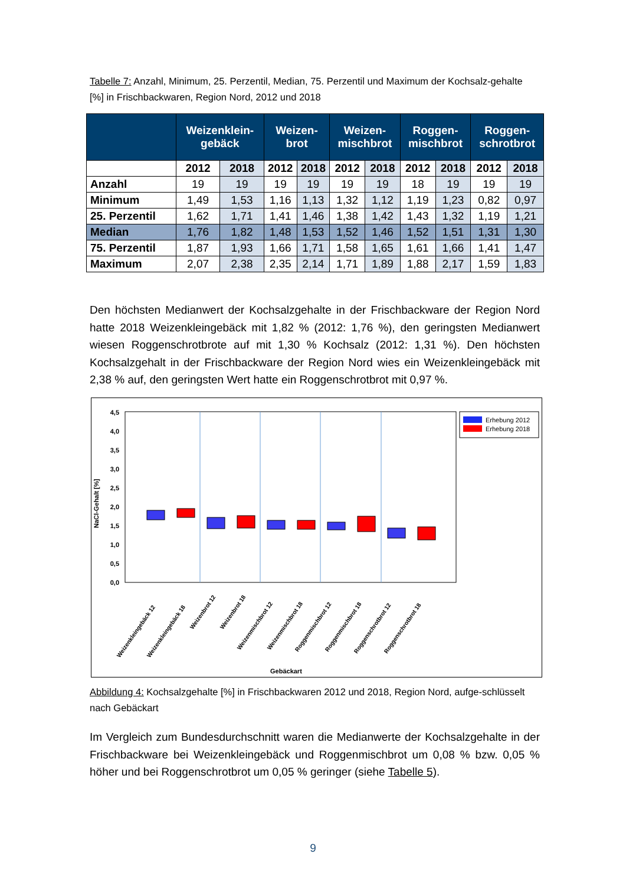Tabelle 7: Anzahl, Minimum, 25. Perzentil, Median, 75. Perzentil und Maximum der Kochsalz-gehalte [%] in Frischbackwaren, Region Nord, 2012 und 2018
| | Weizenklein- gebäck | | Weizen- brot | | Weizen- mischbrot | | Roggen- mischbrot | | Roggen- schrotbrot | |
| --- | --- | --- | --- | --- | --- | --- | --- | --- | --- | --- |
| | 2012 | 2018 | 2012 | 2018 | 2012 | 2018 | 2012 | 2018 | 2012 | 2018 |
| Anzahl | 19 | 19 | 19 | 19 | 19 | 19 | 18 | 19 | 19 | 19 |
| Minimum | 1,49 | 1,53 | 1,16 | 1,13 | 1,32 | 1,12 | 1,19 | 1,23 | 0,82 | 0,97 |
| 25. Perzentil | 1,62 | 1,71 | 1,41 | 1,46 | 1,38 | 1,42 | 1,43 | 1,32 | 1,19 | 1,21 |
| Median | 1,76 | 1,82 | 1,48 | 1,53 | 1,52 | 1,46 | 1,52 | 1,51 | 1,31 | 1,30 |
| 75. Perzentil | 1,87 | 1,93 | 1,66 | 1,71 | 1,58 | 1,65 | 1,61 | 1,66 | 1,41 | 1,47 |
| Maximum | 2,07 | 2,38 | 2,35 | 2,14 | 1,71 | 1,89 | 1,88 | 2,17 | 1,59 | 1,83 |
Den höchsten Medianwert der Kochsalzgehalte in der Frischbackware der Region Nord hatte 2018 Weizenkleingebäck mit 1,82 % (2012: 1,76 %), den geringsten Medianwert wiesen Roggenschrotbrote auf mit 1,30 % Kochsalz (2012: 1,31 %). Den höchsten Kochsalzgehalt in der Frischbackware der Region Nord wies ein Weizenkleingebäck mit 2,38 % auf, den geringsten Wert hatte ein Roggenschrotbrot mit 0,97 %.
0,0
0,5
1,0
1,5
2,0
2,5
3,0
3,5
4,0
4,5
NaCl-Gehalt [%]
Weizenkleingebäck 12
Weizenkleingebäck 18
Weizenbrot 12
Weizenbrot 18
Weizenmischbrot 12
Weizenmischbrot 18
Roggenmischbrot 12
Roggenmischbrot 18
Roggenschrotbrot 12
Roggenschrotbrot 18
Gebäckart
Erhebung 2012
Erhebung 2018
Abbildung 4: Kochsalzgehalte [%] in Frischbackwaren 2012 und 2018, Region Nord, aufge-schlüsselt nach Gebäckart
Im Vergleich zum Bundesdurchschnitt waren die Medianwerte der Kochsalzgehalte in der Frischbackware bei Weizenkleingebäck und Roggenmischbrot um 0,08 % bzw. 0,05 % höher und bei Roggenschrotbrot um 0,05 % geringer (siehe Tabelle 5).
9